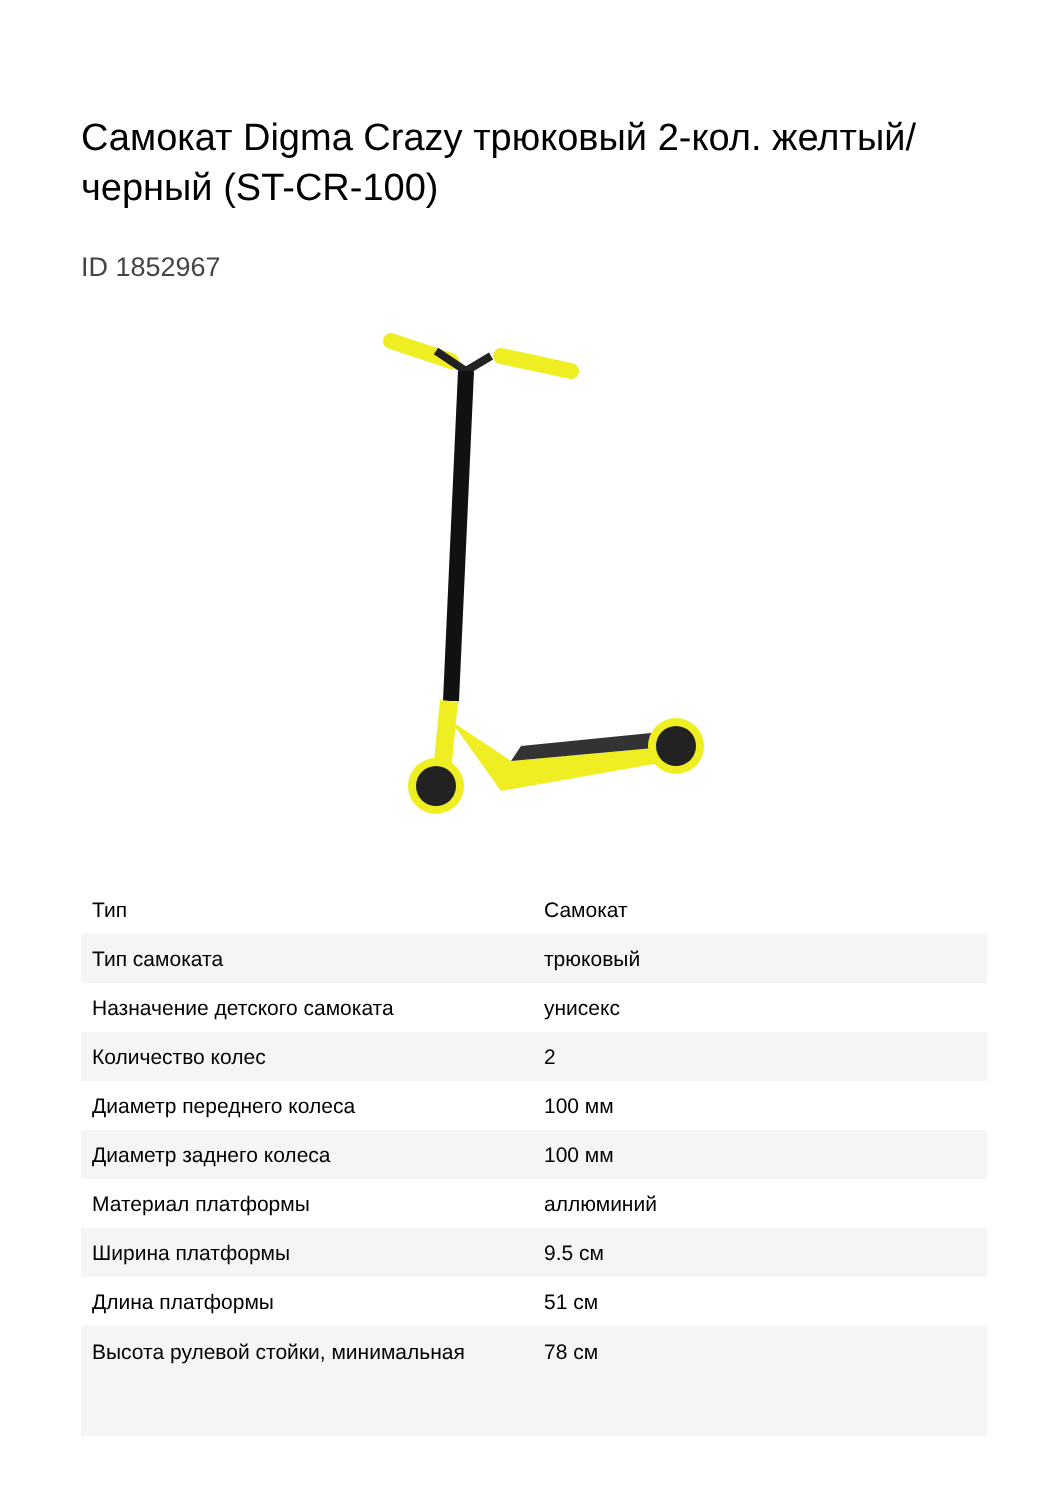Самокат Digma Crazy трюковый 2-кол. желтый/черный (ST-CR-100)
ID 1852967
| Тип | Самокат |
| Тип самоката | трюковый |
| Назначение детского самоката | унисекс |
| Количество колес | 2 |
| Диаметр переднего колеса | 100 мм |
| Диаметр заднего колеса | 100 мм |
| Материал платформы | аллюминий |
| Ширина платформы | 9.5 см |
| Длина платформы | 51 см |
| Высота рулевой стойки, минимальная | 78 см |